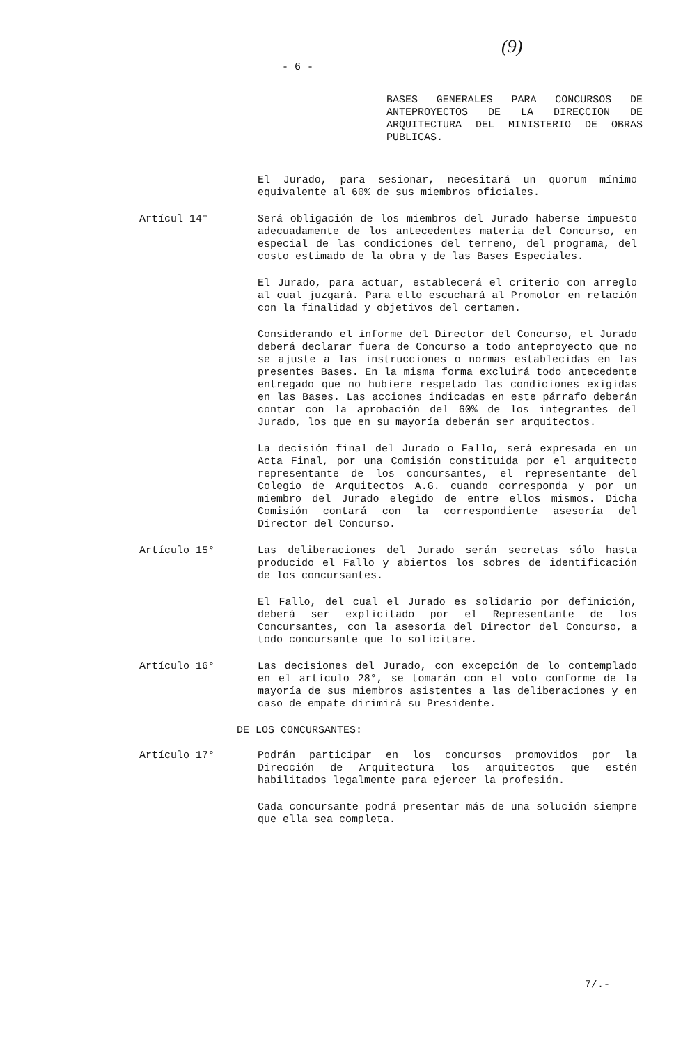- 6 -
(9)
BASES GENERALES PARA CONCURSOS DE ANTEPROYECTOS DE LA DIRECCION DE ARQUITECTURA DEL MINISTERIO DE OBRAS PUBLICAS.
El Jurado, para sesionar, necesitará un quorum mínimo equivalente al 60% de sus miembros oficiales.
Artícul 14° Será obligación de los miembros del Jurado haberse impuesto adecuadamente de los antecedentes materia del Concurso, en especial de las condiciones del terreno, del programa, del costo estimado de la obra y de las Bases Especiales.
El Jurado, para actuar, establecerá el criterio con arreglo al cual juzgará. Para ello escuchará al Promotor en relación con la finalidad y objetivos del certamen.
Considerando el informe del Director del Concurso, el Jurado deberá declarar fuera de Concurso a todo anteproyecto que no se ajuste a las instrucciones o normas establecidas en las presentes Bases. En la misma forma excluirá todo antecedente entregado que no hubiere respetado las condiciones exigidas en las Bases. Las acciones indicadas en este párrafo deberán contar con la aprobación del 60% de los integrantes del Jurado, los que en su mayoría deberán ser arquitectos.
La decisión final del Jurado o Fallo, será expresada en un Acta Final, por una Comisión constituida por el arquitecto representante de los concursantes, el representante del Colegio de Arquitectos A.G. cuando corresponda y por un miembro del Jurado elegido de entre ellos mismos. Dicha Comisión contará con la correspondiente asesoría del Director del Concurso.
Artículo 15° Las deliberaciones del Jurado serán secretas sólo hasta producido el Fallo y abiertos los sobres de identificación de los concursantes.
El Fallo, del cual el Jurado es solidario por definición, deberá ser explicitado por el Representante de los Concursantes, con la asesoría del Director del Concurso, a todo concursante que lo solicitare.
Artículo 16° Las decisiones del Jurado, con excepción de lo contemplado en el artículo 28°, se tomarán con el voto conforme de la mayoría de sus miembros asistentes a las deliberaciones y en caso de empate dirimirá su Presidente.
DE LOS CONCURSANTES:
Artículo 17° Podrán participar en los concursos promovidos por la Dirección de Arquitectura los arquitectos que estén habilitados legalmente para ejercer la profesión.
Cada concursante podrá presentar más de una solución siempre que ella sea completa.
7/.-